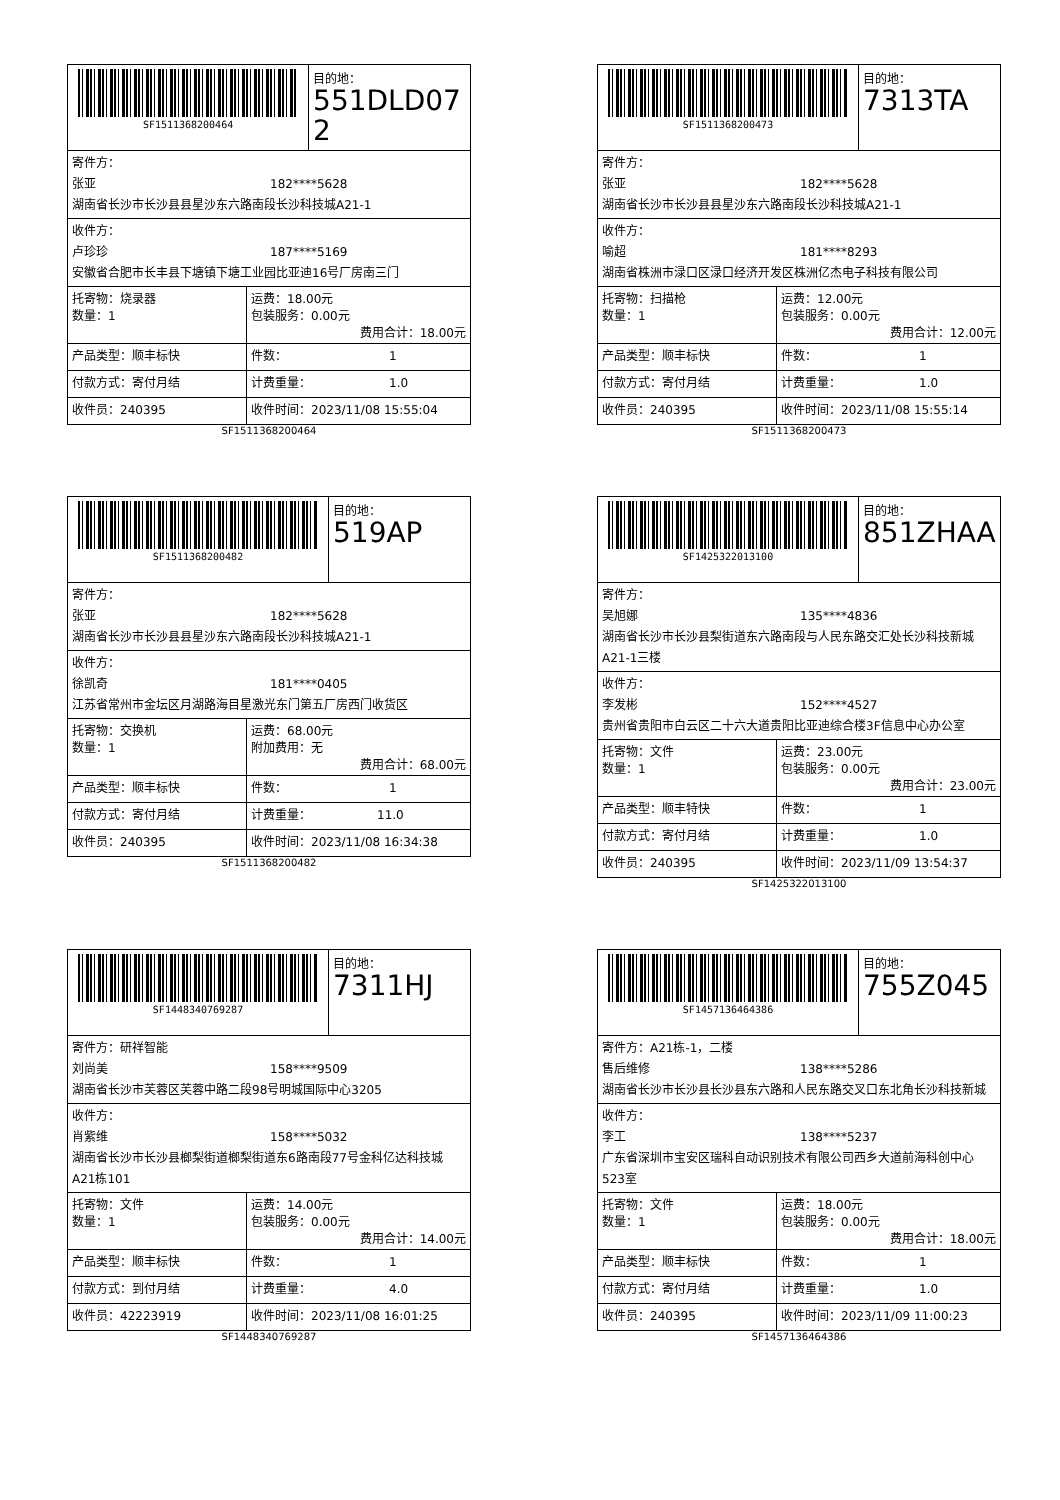SF1511368200464
目的地：
551DLD072
寄件方：
张亚 182****5628
湖南省长沙市长沙县县星沙东六路南段长沙科技城A21-1
收件方：
卢珍珍 187****5169
安徽省合肥市长丰县下塘镇下塘工业园比亚迪16号厂房南三门
| 托寄物：烧录器 数量：1 | 运费：18.00元 包装服务：0.00元 费用合计：18.00元 |
| 产品类型：顺丰标快 | 件数： 1 |
| 付款方式：寄付月结 | 计费重量： 1.0 |
| 收件员：240395 | 收件时间：2023/11/08 15:55:04 |
SF1511368200464
SF1511368200473
目的地：
7313TA
寄件方：
张亚 182****5628
湖南省长沙市长沙县县星沙东六路南段长沙科技城A21-1
收件方：
喻超 181****8293
湖南省株洲市渌口区渌口经济开发区株洲亿杰电子科技有限公司
| 托寄物：扫描枪 数量：1 | 运费：12.00元 包装服务：0.00元 费用合计：12.00元 |
| 产品类型：顺丰标快 | 件数： 1 |
| 付款方式：寄付月结 | 计费重量： 1.0 |
| 收件员：240395 | 收件时间：2023/11/08 15:55:14 |
SF1511368200473
SF1511368200482
目的地：
519AP
寄件方：
张亚 182****5628
湖南省长沙市长沙县县星沙东六路南段长沙科技城A21-1
收件方：
徐凯奇 181****0405
江苏省常州市金坛区月湖路海目星激光东门第五厂房西门收货区
| 托寄物：交换机 数量：1 | 运费：68.00元 附加费用：无 费用合计：68.00元 |
| 产品类型：顺丰标快 | 件数： 1 |
| 付款方式：寄付月结 | 计费重量： 11.0 |
| 收件员：240395 | 收件时间：2023/11/08 16:34:38 |
SF1511368200482
SF1425322013100
目的地：
851ZHAA
寄件方：
吴旭娜 135****4836
湖南省长沙市长沙县梨街道东六路南段与人民东路交汇处长沙科技新城A21-1三楼
收件方：
李发彬 152****4527
贵州省贵阳市白云区二十六大道贵阳比亚迪综合楼3F信息中心办公室
| 托寄物：文件 数量：1 | 运费：23.00元 包装服务：0.00元 费用合计：23.00元 |
| 产品类型：顺丰特快 | 件数： 1 |
| 付款方式：寄付月结 | 计费重量： 1.0 |
| 收件员：240395 | 收件时间：2023/11/09 13:54:37 |
SF1425322013100
SF1448340769287
目的地：
7311HJ
寄件方：研祥智能
刘尚美 158****9509
湖南省长沙市芙蓉区芙蓉中路二段98号明城国际中心3205
收件方：
肖紫维 158****5032
湖南省长沙市长沙县榔梨街道榔梨街道东6路南段77号金科亿达科技城A21栋101
| 托寄物：文件 数量：1 | 运费：14.00元 包装服务：0.00元 费用合计：14.00元 |
| 产品类型：顺丰标快 | 件数： 1 |
| 付款方式：到付月结 | 计费重量： 4.0 |
| 收件员：42223919 | 收件时间：2023/11/08 16:01:25 |
SF1448340769287
SF1457136464386
目的地：
755Z045
寄件方：A21栋-1，二楼
售后维修 138****5286
湖南省长沙市长沙县长沙县东六路和人民东路交叉口东北角长沙科技新城
收件方：
李工 138****5237
广东省深圳市宝安区瑞科自动识别技术有限公司西乡大道前海科创中心523室
| 托寄物：文件 数量：1 | 运费：18.00元 包装服务：0.00元 费用合计：18.00元 |
| 产品类型：顺丰标快 | 件数： 1 |
| 付款方式：寄付月结 | 计费重量： 1.0 |
| 收件员：240395 | 收件时间：2023/11/09 11:00:23 |
SF1457136464386